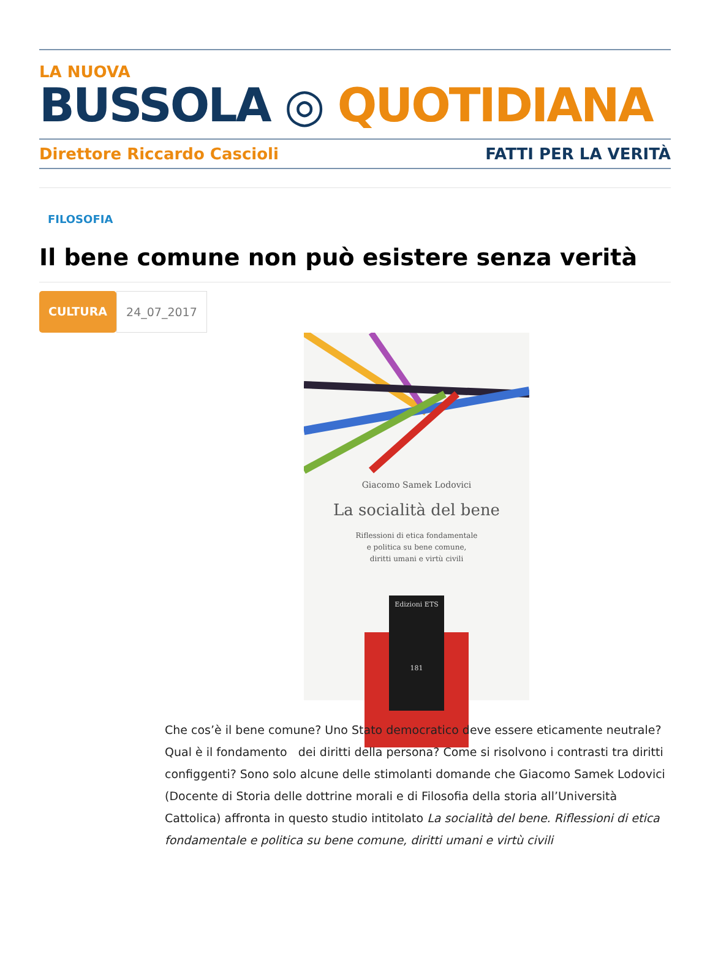LA NUOVA
BUSSOLA ◎ QUOTIDIANA
Direttore Riccardo Cascioli FATTI PER LA VERITÀ
FILOSOFIA
Il bene comune non può esistere senza verità
CULTURA 24_07_2017
Giacomo Samek Lodovici
La socialità del bene
Riflessioni di etica fondamentale
e politica su bene comune,
diritti umani e virtù civili
Edizioni ETS
181
Che cos’è il bene comune? Uno Stato democratico deve essere eticamente neutrale? Qual è il fondamento dei diritti della persona? Come si risolvono i contrasti tra diritti configgenti? Sono solo alcune delle stimolanti domande che Giacomo Samek Lodovici (Docente di Storia delle dottrine morali e di Filosofia della storia all’Università Cattolica) affronta in questo studio intitolato La socialità del bene. Riflessioni di etica fondamentale e politica su bene comune, diritti umani e virtù civili